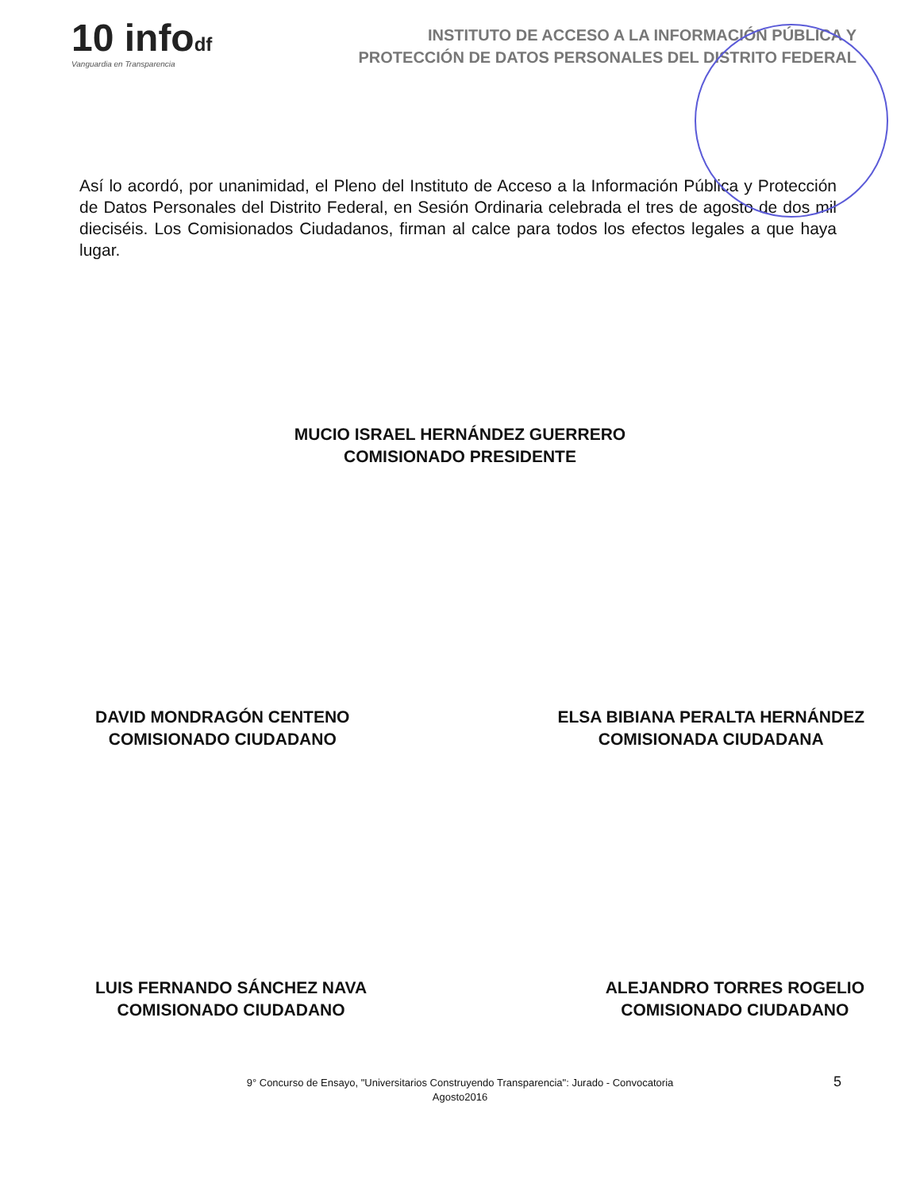10 infodf
Vanguardia en Transparencia
INSTITUTO DE ACCESO A LA INFORMACIÓN PÚBLICA Y
PROTECCIÓN DE DATOS PERSONALES DEL DISTRITO FEDERAL
Así lo acordó, por unanimidad, el Pleno del Instituto de Acceso a la Información Pública y Protección de Datos Personales del Distrito Federal, en Sesión Ordinaria celebrada el tres de agosto de dos mil dieciséis. Los Comisionados Ciudadanos, firman al calce para todos los efectos legales a que haya lugar.
MUCIO ISRAEL HERNÁNDEZ GUERRERO
COMISIONADO PRESIDENTE
DAVID MONDRAGÓN CENTENO
COMISIONADO CIUDADANO
ELSA BIBIANA PERALTA HERNÁNDEZ
COMISIONADA CIUDADANA
LUIS FERNANDO SÁNCHEZ NAVA
COMISIONADO CIUDADANO
ALEJANDRO TORRES ROGELIO
COMISIONADO CIUDADANO
9° Concurso de Ensayo, "Universitarios Construyendo Transparencia": Jurado - Convocatoria
Agosto2016
5